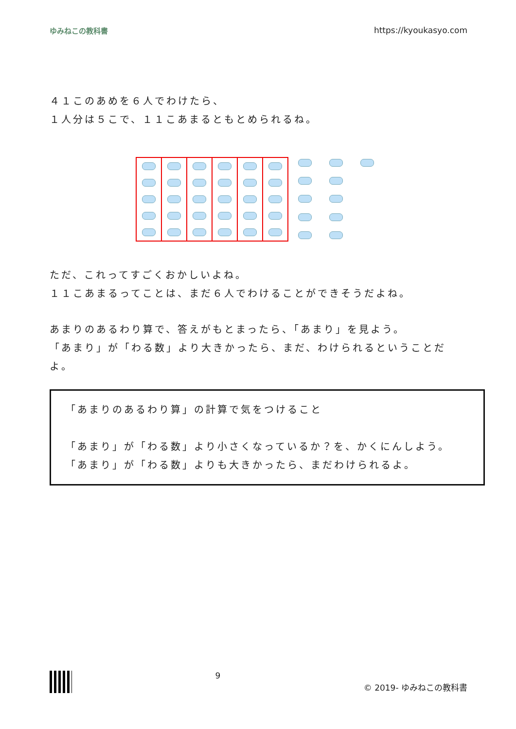ゆみねこの教科書 https://kyoukasyo.com
４１このあめを６人でわけたら、
１人分は５こで、１１こあまるともとめられるね。
ただ、これってすごくおかしいよね。
１１こあまるってことは、まだ６人でわけることができそうだよね。
あまりのあるわり算で、答えがもとまったら、「あまり」を見よう。
「あまり」が「わる数」より大きかったら、まだ、わけられるということだよ。
「あまりのあるわり算」の計算で気をつけること
「あまり」が「わる数」より小さくなっているか？を、かくにんしよう。
「あまり」が「わる数」よりも大きかったら、まだわけられるよ。
9 © 2019- ゆみねこの教科書